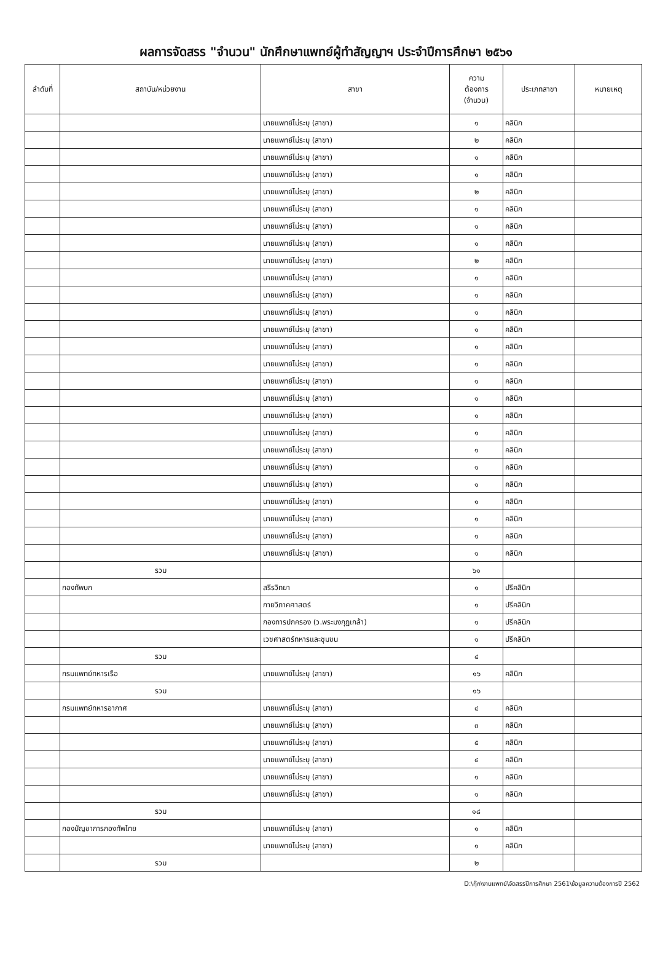ผลการจัดสรร "จำนวน" นักศึกษาแพทย์ผู้ทำสัญญาฯ ประจำปีการศึกษา ๒๕๖๑
| ลำดับที่ | สถาบัน/หน่วยงาน | สาขา | ความ ต้องการ (จำนวน) | ประเภทสาขา | หมายเหตุ |
| --- | --- | --- | --- | --- | --- |
| | | นายแพทย์ไม่ระบุ (สาขา) | ๑ | คลินิก | |
| | | นายแพทย์ไม่ระบุ (สาขา) | ๒ | คลินิก | |
| | | นายแพทย์ไม่ระบุ (สาขา) | ๑ | คลินิก | |
| | | นายแพทย์ไม่ระบุ (สาขา) | ๑ | คลินิก | |
| | | นายแพทย์ไม่ระบุ (สาขา) | ๒ | คลินิก | |
| | | นายแพทย์ไม่ระบุ (สาขา) | ๑ | คลินิก | |
| | | นายแพทย์ไม่ระบุ (สาขา) | ๑ | คลินิก | |
| | | นายแพทย์ไม่ระบุ (สาขา) | ๑ | คลินิก | |
| | | นายแพทย์ไม่ระบุ (สาขา) | ๒ | คลินิก | |
| | | นายแพทย์ไม่ระบุ (สาขา) | ๑ | คลินิก | |
| | | นายแพทย์ไม่ระบุ (สาขา) | ๑ | คลินิก | |
| | | นายแพทย์ไม่ระบุ (สาขา) | ๑ | คลินิก | |
| | | นายแพทย์ไม่ระบุ (สาขา) | ๑ | คลินิก | |
| | | นายแพทย์ไม่ระบุ (สาขา) | ๑ | คลินิก | |
| | | นายแพทย์ไม่ระบุ (สาขา) | ๑ | คลินิก | |
| | | นายแพทย์ไม่ระบุ (สาขา) | ๑ | คลินิก | |
| | | นายแพทย์ไม่ระบุ (สาขา) | ๑ | คลินิก | |
| | | นายแพทย์ไม่ระบุ (สาขา) | ๑ | คลินิก | |
| | | นายแพทย์ไม่ระบุ (สาขา) | ๑ | คลินิก | |
| | | นายแพทย์ไม่ระบุ (สาขา) | ๑ | คลินิก | |
| | | นายแพทย์ไม่ระบุ (สาขา) | ๑ | คลินิก | |
| | | นายแพทย์ไม่ระบุ (สาขา) | ๑ | คลินิก | |
| | | นายแพทย์ไม่ระบุ (สาขา) | ๑ | คลินิก | |
| | | นายแพทย์ไม่ระบุ (สาขา) | ๑ | คลินิก | |
| | | นายแพทย์ไม่ระบุ (สาขา) | ๑ | คลินิก | |
| | | นายแพทย์ไม่ระบุ (สาขา) | ๑ | คลินิก | |
| | รวม | | ๖๑ | | |
| | กองทัพบก | สรีรวิทยา | ๑ | ปรีคลินิก | |
| | | กายวิภาคศาสตร์ | ๑ | ปรีคลินิก | |
| | | กองการปกครอง (ว.พระมงกุฎเกล้า) | ๑ | ปรีคลินิก | |
| | | เวชศาสตร์ทหารและชุมชน | ๑ | ปรีคลินิก | |
| | รวม | | ๔ | | |
| | กรมแพทย์ทหารเรือ | นายแพทย์ไม่ระบุ (สาขา) | ๑๖ | คลินิก | |
| | รวม | | ๑๖ | | |
| | กรมแพทย์ทหารอากาศ | นายแพทย์ไม่ระบุ (สาขา) | ๔ | คลินิก | |
| | | นายแพทย์ไม่ระบุ (สาขา) | ๓ | คลินิก | |
| | | นายแพทย์ไม่ระบุ (สาขา) | ๕ | คลินิก | |
| | | นายแพทย์ไม่ระบุ (สาขา) | ๔ | คลินิก | |
| | | นายแพทย์ไม่ระบุ (สาขา) | ๑ | คลินิก | |
| | | นายแพทย์ไม่ระบุ (สาขา) | ๑ | คลินิก | |
| | รวม | | ๑๘ | | |
| | กองบัญชาการกองทัพไทย | นายแพทย์ไม่ระบุ (สาขา) | ๑ | คลินิก | |
| | | นายแพทย์ไม่ระบุ (สาขา) | ๑ | คลินิก | |
| | รวม | | ๒ | | |
D:\กุ๊ก\งานแพทย์\จัดสรรปีการศึกษา 2561\ข้อมูลความต้องการปี 2562